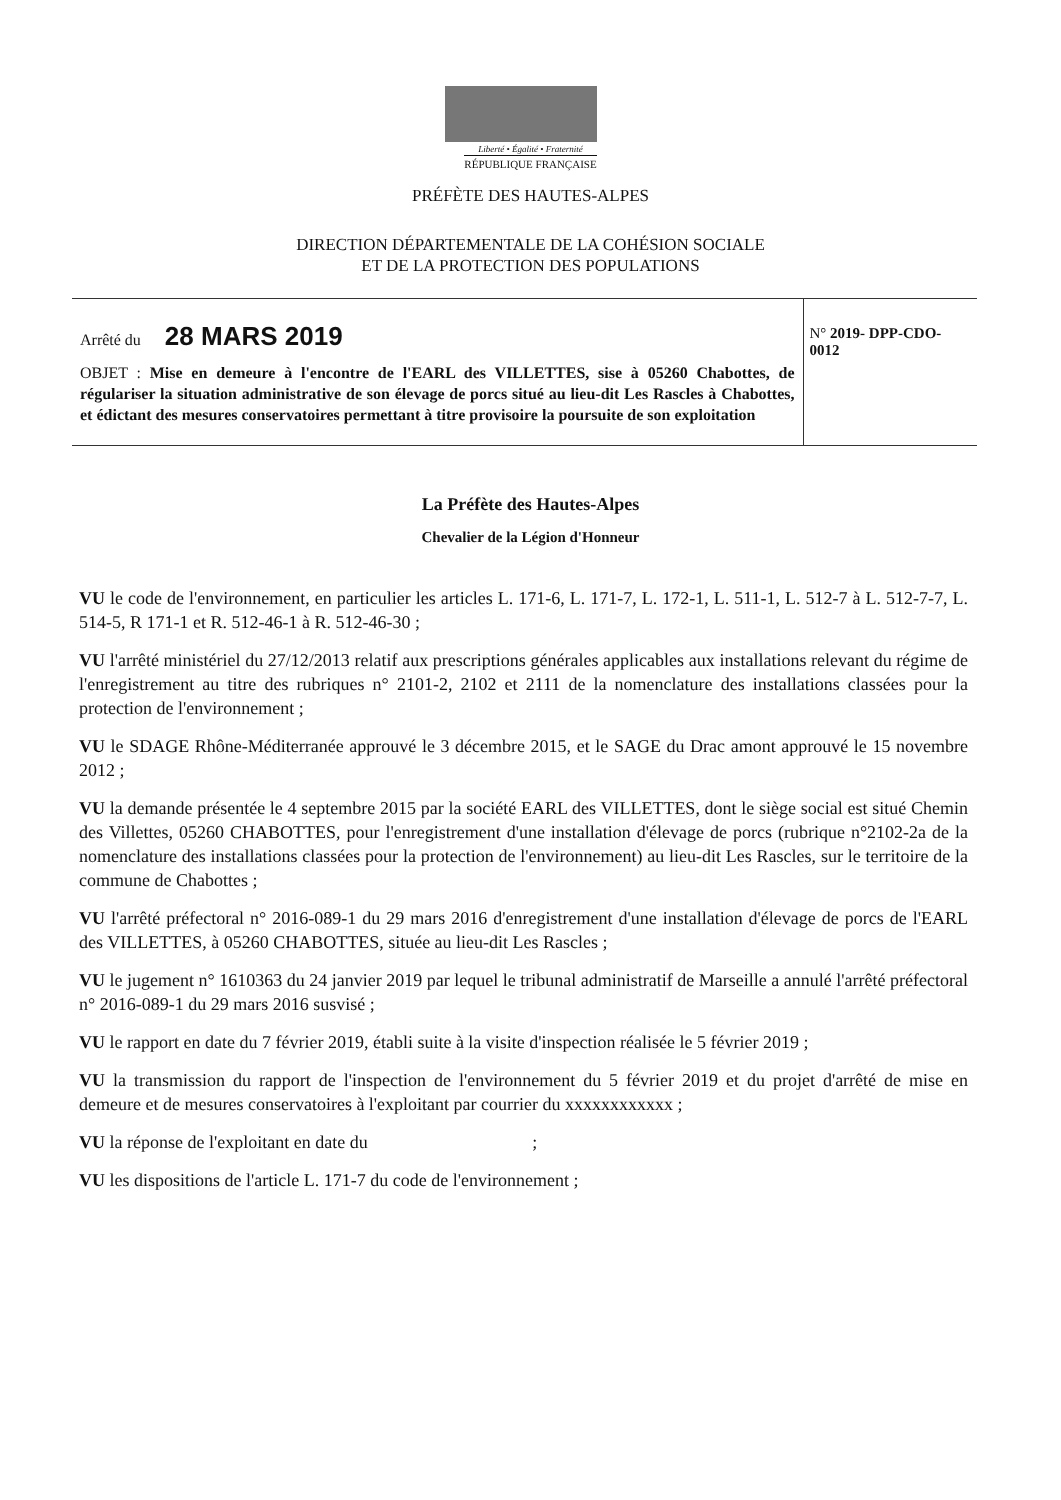Liberté • Égalité • Fraternité
RÉPUBLIQUE FRANÇAISE
PRÉFÈTE DES HAUTES-ALPES
DIRECTION DÉPARTEMENTALE DE LA COHÉSION SOCIALE
ET DE LA PROTECTION DES POPULATIONS
Arrêté du 28 MARS 2019
OBJET : Mise en demeure à l'encontre de l'EARL des VILLETTES, sise à 05260 Chabottes, de régulariser la situation administrative de son élevage de porcs situé au lieu-dit Les Rascles à Chabottes, et édictant des mesures conservatoires permettant à titre provisoire la poursuite de son exploitation
N° 2019- DPP-CDO-0012
La Préfète des Hautes-Alpes
Chevalier de la Légion d'Honneur
VU le code de l'environnement, en particulier les articles L. 171-6, L. 171-7, L. 172-1, L. 511-1, L. 512-7 à L. 512-7-7, L. 514-5, R 171-1 et R. 512-46-1 à R. 512-46-30 ;
VU l'arrêté ministériel du 27/12/2013 relatif aux prescriptions générales applicables aux installations relevant du régime de l'enregistrement au titre des rubriques n° 2101-2, 2102 et 2111 de la nomenclature des installations classées pour la protection de l'environnement ;
VU le SDAGE Rhône-Méditerranée approuvé le 3 décembre 2015, et le SAGE du Drac amont approuvé le 15 novembre 2012 ;
VU la demande présentée le 4 septembre 2015 par la société EARL des VILLETTES, dont le siège social est situé Chemin des Villettes, 05260 CHABOTTES, pour l'enregistrement d'une installation d'élevage de porcs (rubrique n°2102-2a de la nomenclature des installations classées pour la protection de l'environnement) au lieu-dit Les Rascles, sur le territoire de la commune de Chabottes ;
VU l'arrêté préfectoral n° 2016-089-1 du 29 mars 2016 d'enregistrement d'une installation d'élevage de porcs de l'EARL des VILLETTES, à 05260 CHABOTTES, située au lieu-dit Les Rascles ;
VU le jugement n° 1610363 du 24 janvier 2019 par lequel le tribunal administratif de Marseille a annulé l'arrêté préfectoral n° 2016-089-1 du 29 mars 2016 susvisé ;
VU le rapport en date du 7 février 2019, établi suite à la visite d'inspection réalisée le 5 février 2019 ;
VU la transmission du rapport de l'inspection de l'environnement du 5 février 2019 et du projet d'arrêté de mise en demeure et de mesures conservatoires à l'exploitant par courrier du xxxxxxxxxxxx ;
VU la réponse de l'exploitant en date du ;
VU les dispositions de l'article L. 171-7 du code de l'environnement ;